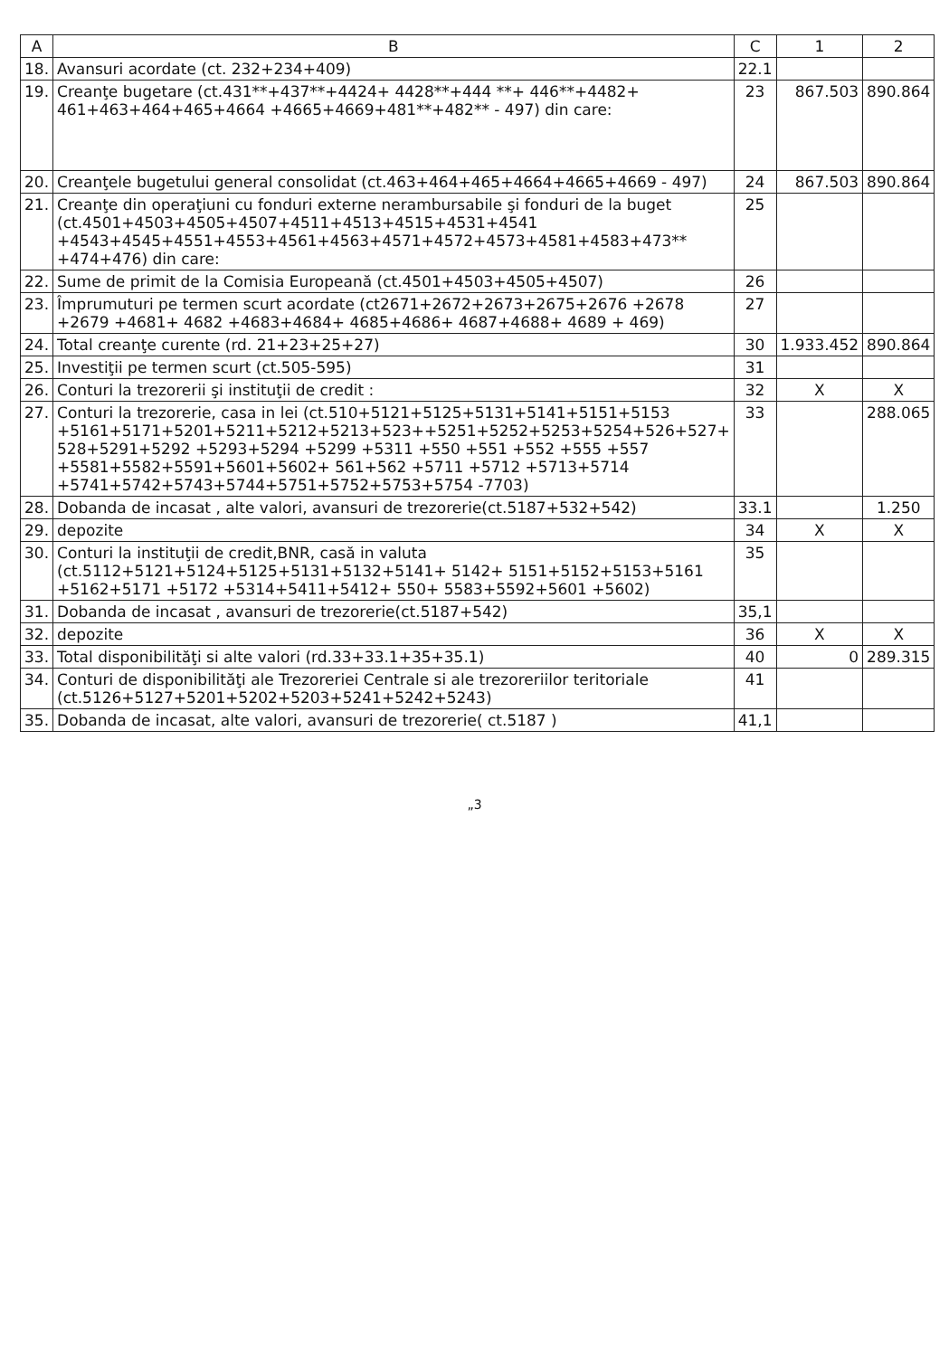| A | B | C | 1 | 2 |
| --- | --- | --- | --- | --- |
| 18. | Avansuri acordate (ct. 232+234+409) | 22.1 | | |
| 19. | Creanţe bugetare (ct.431**+437**+4424+ 4428**+444 **+ 446**+4482+ 461+463+464+465+4664 +4665+4669+481**+482** - 497) din care: | 23 | 867.503 | 890.864 |
| 20. | Creanţele bugetului general consolidat (ct.463+464+465+4664+4665+4669 - 497) | 24 | 867.503 | 890.864 |
| 21. | Creanţe din operaţiuni cu fonduri externe nerambursabile şi fonduri de la buget (ct.4501+4503+4505+4507+4511+4513+4515+4531+4541 +4543+4545+4551+4553+4561+4563+4571+4572+4573+4581+4583+473** +474+476) din care: | 25 | | |
| 22. | Sume de primit de la Comisia Europeană (ct.4501+4503+4505+4507) | 26 | | |
| 23. | Împrumuturi pe termen scurt acordate (ct2671+2672+2673+2675+2676 +2678 +2679 +4681+ 4682 +4683+4684+ 4685+4686+ 4687+4688+ 4689 + 469) | 27 | | |
| 24. | Total creanţe curente (rd. 21+23+25+27) | 30 | 1.933.452 | 890.864 |
| 25. | Investiţii pe termen scurt (ct.505-595) | 31 | | |
| 26. | Conturi la trezorerii şi instituţii de credit : | 32 | X | X |
| 27. | Conturi la trezorerie, casa in lei (ct.510+5121+5125+5131+5141+5151+5153 +5161+5171+5201+5211+5212+5213+523++5251+5252+5253+5254+526+527+ 528+5291+5292 +5293+5294 +5299 +5311 +550 +551 +552 +555 +557 +5581+5582+5591+5601+5602+ 561+562 +5711 +5712 +5713+5714 +5741+5742+5743+5744+5751+5752+5753+5754 -7703) | 33 | | 288.065 |
| 28. | Dobanda de incasat , alte valori, avansuri de trezorerie(ct.5187+532+542) | 33.1 | | 1.250 |
| 29. | depozite | 34 | X | X |
| 30. | Conturi la instituţii de credit,BNR, casă in valuta (ct.5112+5121+5124+5125+5131+5132+5141+ 5142+ 5151+5152+5153+5161 +5162+5171 +5172 +5314+5411+5412+ 550+ 5583+5592+5601 +5602) | 35 | | |
| 31. | Dobanda de incasat , avansuri de trezorerie(ct.5187+542) | 35,1 | | |
| 32. | depozite | 36 | X | X |
| 33. | Total disponibilităţi si alte valori (rd.33+33.1+35+35.1) | 40 | 0 | 289.315 |
| 34. | Conturi de disponibilităţi ale Trezoreriei Centrale si ale trezoreriilor teritoriale (ct.5126+5127+5201+5202+5203+5241+5242+5243) | 41 | | |
| 35. | Dobanda de incasat, alte valori, avansuri de trezorerie( ct.5187 ) | 41,1 | | |
„3